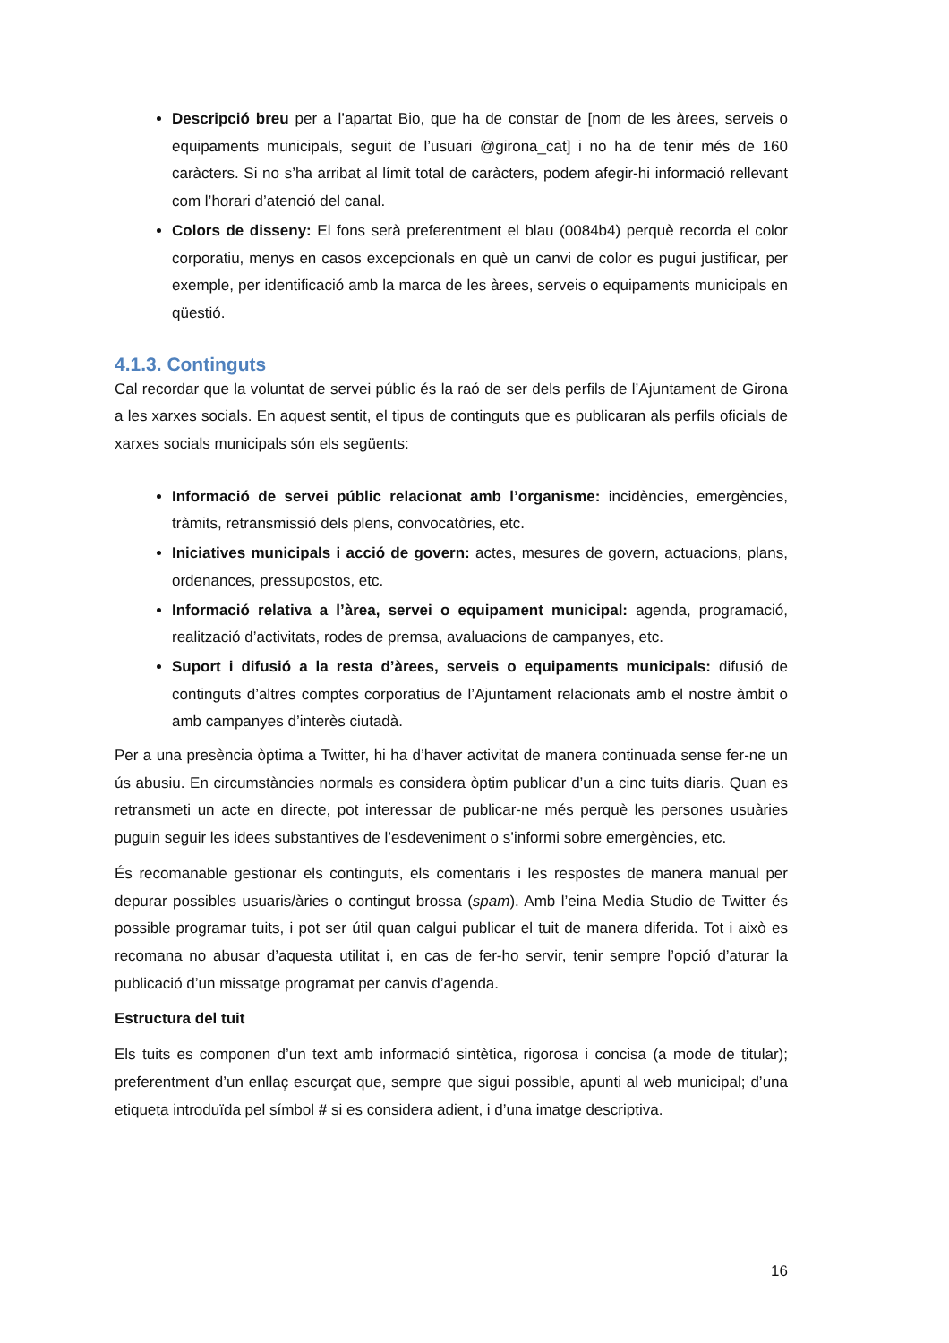Descripció breu per a l’apartat Bio, que ha de constar de [nom de les àrees, serveis o equipaments municipals, seguit de l’usuari @girona_cat] i no ha de tenir més de 160 caràcters. Si no s’ha arribat al límit total de caràcters, podem afegir-hi informació rellevant com l’horari d’atenció del canal.
Colors de disseny: El fons serà preferentment el blau (0084b4) perquè recorda el color corporatiu, menys en casos excepcionals en què un canvi de color es pugui justificar, per exemple, per identificació amb la marca de les àrees, serveis o equipaments municipals en qüestió.
4.1.3. Continguts
Cal recordar que la voluntat de servei públic és la raó de ser dels perfils de l’Ajuntament de Girona a les xarxes socials. En aquest sentit, el tipus de continguts que es publicaran als perfils oficials de xarxes socials municipals són els següents:
Informació de servei públic relacionat amb l’organisme: incidències, emergències, tràmits, retransmissió dels plens, convocatòries, etc.
Iniciatives municipals i acció de govern: actes, mesures de govern, actuacions, plans, ordenances, pressupostos, etc.
Informació relativa a l’àrea, servei o equipament municipal: agenda, programació, realització d’activitats, rodes de premsa, avaluacions de campanyes, etc.
Suport i difusió a la resta d’àrees, serveis o equipaments municipals: difusió de continguts d’altres comptes corporatius de l’Ajuntament relacionats amb el nostre àmbit o amb campanyes d’interès ciutadà.
Per a una presència òptima a Twitter, hi ha d’haver activitat de manera continuada sense fer-ne un ús abusiu. En circumstàncies normals es considera òptim publicar d’un a cinc tuits diaris. Quan es retransmeti un acte en directe, pot interessar de publicar-ne més perquè les persones usuàries puguin seguir les idees substantives de l’esdeveniment o s’informi sobre emergències, etc.
És recomanable gestionar els continguts, els comentaris i les respostes de manera manual per depurar possibles usuaris/àries o contingut brossa (spam). Amb l’eina Media Studio de Twitter és possible programar tuits, i pot ser útil quan calgui publicar el tuit de manera diferida. Tot i això es recomana no abusar d’aquesta utilitat i, en cas de fer-ho servir, tenir sempre l’opció d’aturar la publicació d’un missatge programat per canvis d’agenda.
Estructura del tuit
Els tuits es componen d’un text amb informació sintètica, rigorosa i concisa (a mode de titular); preferentment d’un enllaç escurçat que, sempre que sigui possible, apunti al web municipal; d’una etiqueta introduïda pel símbol # si es considera adient, i d’una imatge descriptiva.
16